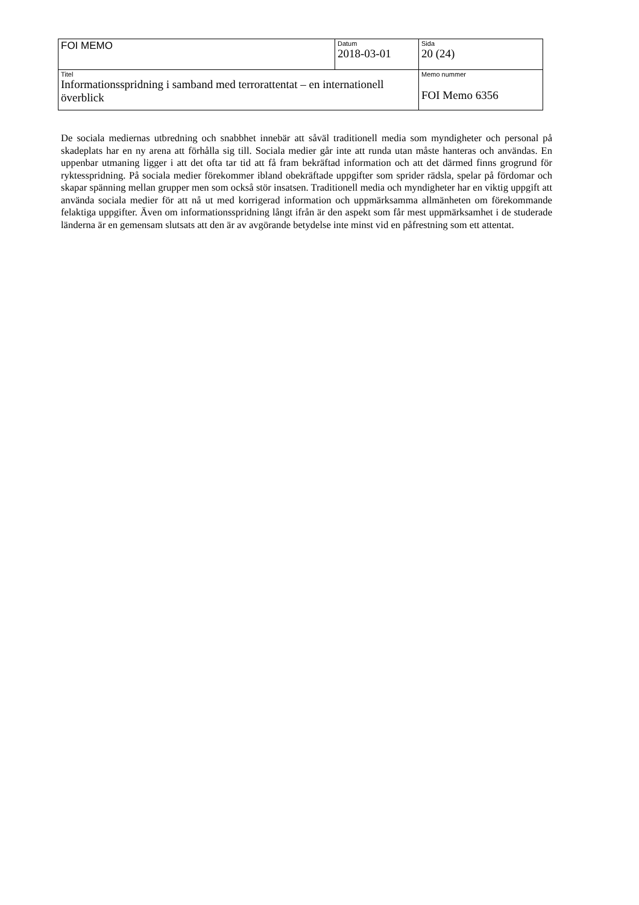| FOI MEMO | Datum 2018-03-01 | Sida 20 (24) |
| Titel Informationsspridning i samband med terrorattentat – en internationell överblick | | Memo nummer FOI Memo 6356 |
De sociala mediernas utbredning och snabbhet innebär att såväl traditionell media som myndigheter och personal på skadeplats har en ny arena att förhålla sig till. Sociala medier går inte att runda utan måste hanteras och användas. En uppenbar utmaning ligger i att det ofta tar tid att få fram bekräftad information och att det därmed finns grogrund för ryktesspridning. På sociala medier förekommer ibland obekräftade uppgifter som sprider rädsla, spelar på fördomar och skapar spänning mellan grupper men som också stör insatsen. Traditionell media och myndigheter har en viktig uppgift att använda sociala medier för att nå ut med korrigerad information och uppmärksamma allmänheten om förekommande felaktiga uppgifter. Även om informationsspridning långt ifrån är den aspekt som får mest uppmärksamhet i de studerade länderna är en gemensam slutsats att den är av avgörande betydelse inte minst vid en påfrestning som ett attentat.